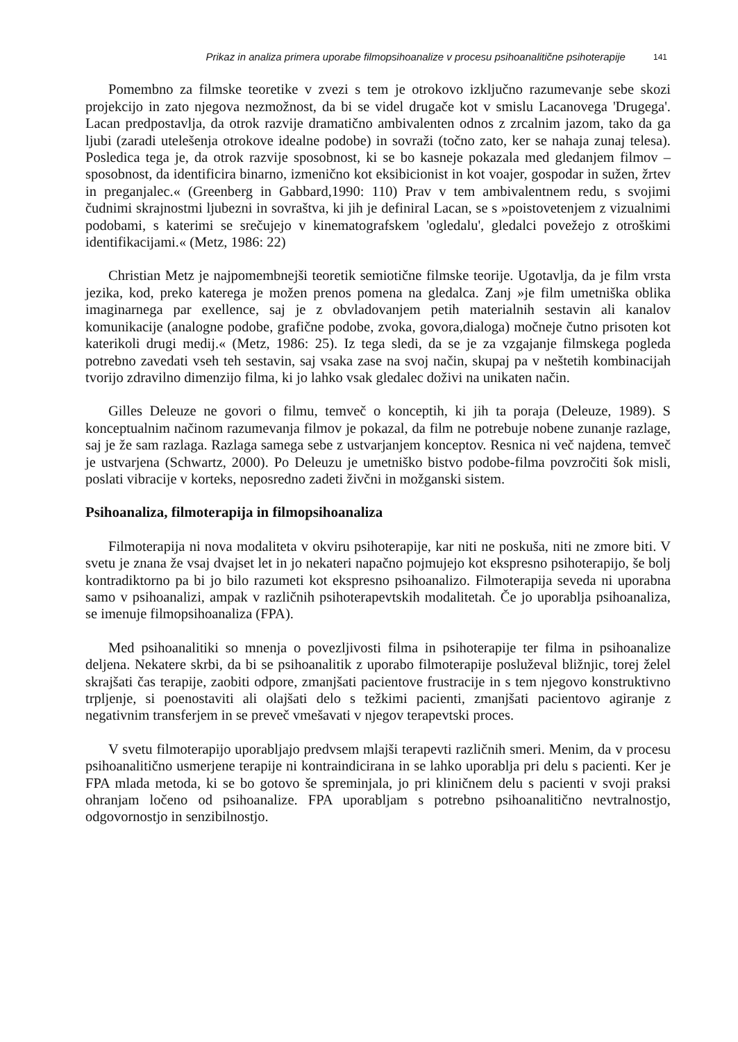Prikaz in analiza primera uporabe filmopsihoanalize v procesu psihoanalitične psihoterapije 141
Pomembno za filmske teoretike v zvezi s tem je otrokovo izključno razumevanje sebe skozi projekcijo in zato njegova nezmožnost, da bi se videl drugače kot v smislu Lacanovega 'Drugega'. Lacan predpostavlja, da otrok razvije dramatično ambivalenten odnos z zrcalnim jazom, tako da ga ljubi (zaradi utelešenja otrokove idealne podobe) in sovraži (točno zato, ker se nahaja zunaj telesa). Posledica tega je, da otrok razvije sposobnost, ki se bo kasneje pokazala med gledanjem filmov – sposobnost, da identificira binarno, izmenično kot eksibicionist in kot voajer, gospodar in sužen, žrtev in preganjalec.« (Greenberg in Gabbard,1990: 110) Prav v tem ambivalentnem redu, s svojimi čudnimi skrajnostmi ljubezni in sovraštva, ki jih je definiral Lacan, se s »poistovetenjem z vizualnimi podobami, s katerimi se srečujejo v kinematografskem 'ogledalu', gledalci povežejo z otroškimi identifikacijami.« (Metz, 1986: 22)
Christian Metz je najpomembnejši teoretik semiotične filmske teorije. Ugotavlja, da je film vrsta jezika, kod, preko katerega je možen prenos pomena na gledalca. Zanj »je film umetniška oblika imaginarnega par exellence, saj je z obvladovanjem petih materialnih sestavin ali kanalov komunikacije (analogne podobe, grafične podobe, zvoka, govora,dialoga) močneje čutno prisoten kot katerikoli drugi medij.« (Metz, 1986: 25). Iz tega sledi, da se je za vzgajanje filmskega pogleda potrebno zavedati vseh teh sestavin, saj vsaka zase na svoj način, skupaj pa v neštetih kombinacijah tvorijo zdravilno dimenzijo filma, ki jo lahko vsak gledalec doživi na unikaten način.
Gilles Deleuze ne govori o filmu, temveč o konceptih, ki jih ta poraja (Deleuze, 1989). S konceptualnim načinom razumevanja filmov je pokazal, da film ne potrebuje nobene zunanje razlage, saj je že sam razlaga. Razlaga samega sebe z ustvarjanjem konceptov. Resnica ni več najdena, temveč je ustvarjena (Schwartz, 2000). Po Deleuzu je umetniško bistvo podobe-filma povzročiti šok misli, poslati vibracije v korteks, neposredno zadeti živčni in možganski sistem.
Psihoanaliza, filmoterapija in filmopsihoanaliza
Filmoterapija ni nova modaliteta v okviru psihoterapije, kar niti ne poskuša, niti ne zmore biti. V svetu je znana že vsaj dvajset let in jo nekateri napačno pojmujejo kot ekspresno psihoterapijo, še bolj kontradiktorno pa bi jo bilo razumeti kot ekspresno psihoanalizo. Filmoterapija seveda ni uporabna samo v psihoanalizi, ampak v različnih psihoterapevtskih modalitetah. Če jo uporablja psihoanaliza, se imenuje filmopsihoanaliza (FPA).
Med psihoanalitiki so mnenja o povezljivosti filma in psihoterapije ter filma in psihoanalize deljena. Nekatere skrbi, da bi se psihoanalitik z uporabo filmoterapije posluževal bližnjic, torej želel skrajšati čas terapije, zaobiti odpore, zmanjšati pacientove frustracije in s tem njegovo konstruktivno trpljenje, si poenostaviti ali olajšati delo s težkimi pacienti, zmanjšati pacientovo agiranje z negativnim transferjem in se preveč vmešavati v njegov terapevtski proces.
V svetu filmoterapijo uporabljajo predvsem mlajši terapevti različnih smeri. Menim, da v procesu psihoanalitično usmerjene terapije ni kontraindicirana in se lahko uporablja pri delu s pacienti. Ker je FPA mlada metoda, ki se bo gotovo še spreminjala, jo pri kliničnem delu s pacienti v svoji praksi ohranjam ločeno od psihoanalize. FPA uporabljam s potrebno psihoanalitično nevtralnostjo, odgovornostjo in senzibilnostjo.